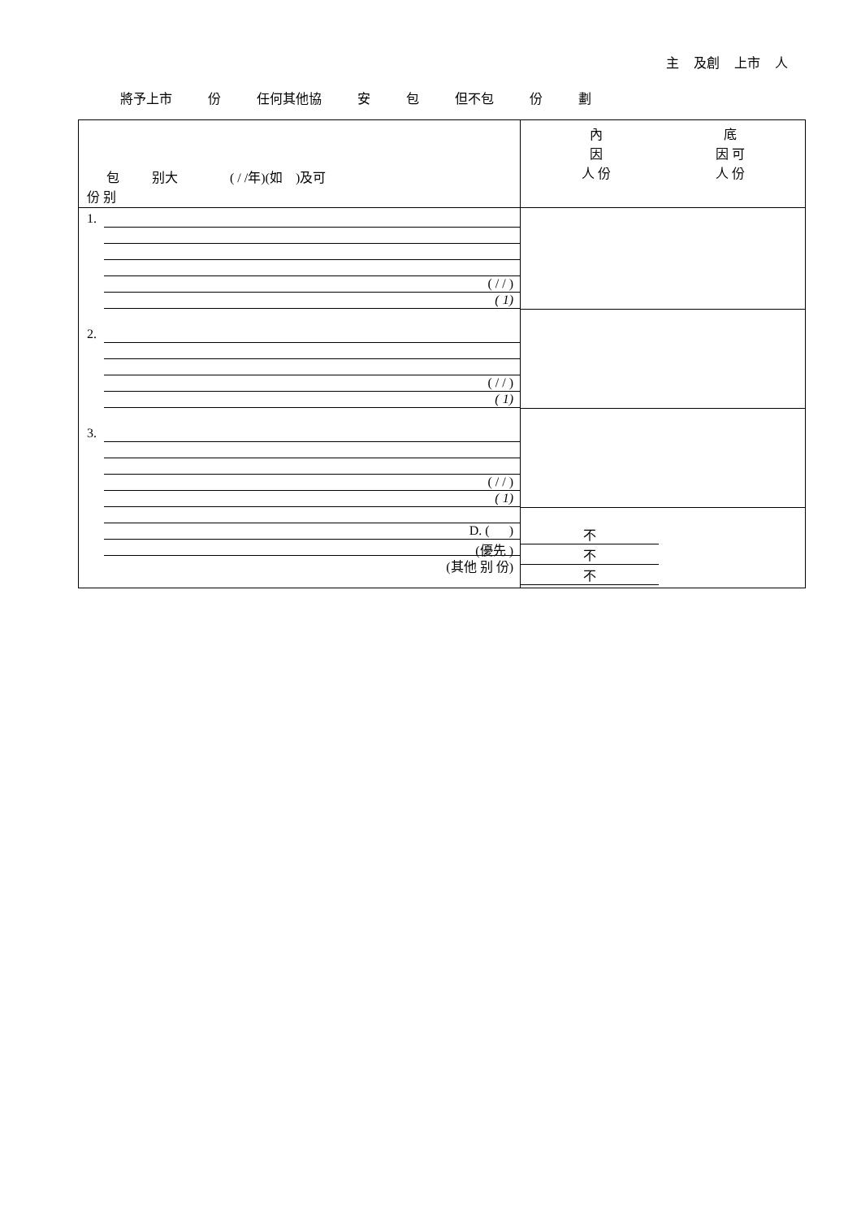主 及創 上市 人
將予上市 份 任何其他協 安 包 但不包 份 劃
| 包 别大 ( / /年)(如 )及可 份 别 | 內 因 人 份 底 因 可 人 份 |
| 1. ( / / ) ( 1) | |
| 2. ( / / ) ( 1) | |
| 3. ( / / ) ( 1) | |
| D. ( ) (優先 ) (其他 别 份) | 不 不 不 |